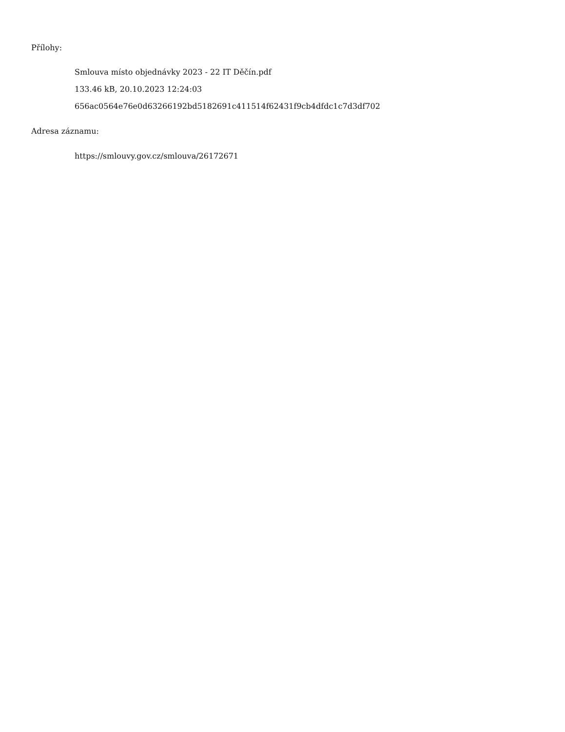Přílohy:
Smlouva místo objednávky 2023 - 22 IT Děčín.pdf
133.46 kB, 20.10.2023 12:24:03
656ac0564e76e0d63266192bd5182691c411514f62431f9cb4dfdc1c7d3df702
Adresa záznamu:
https://smlouvy.gov.cz/smlouva/26172671